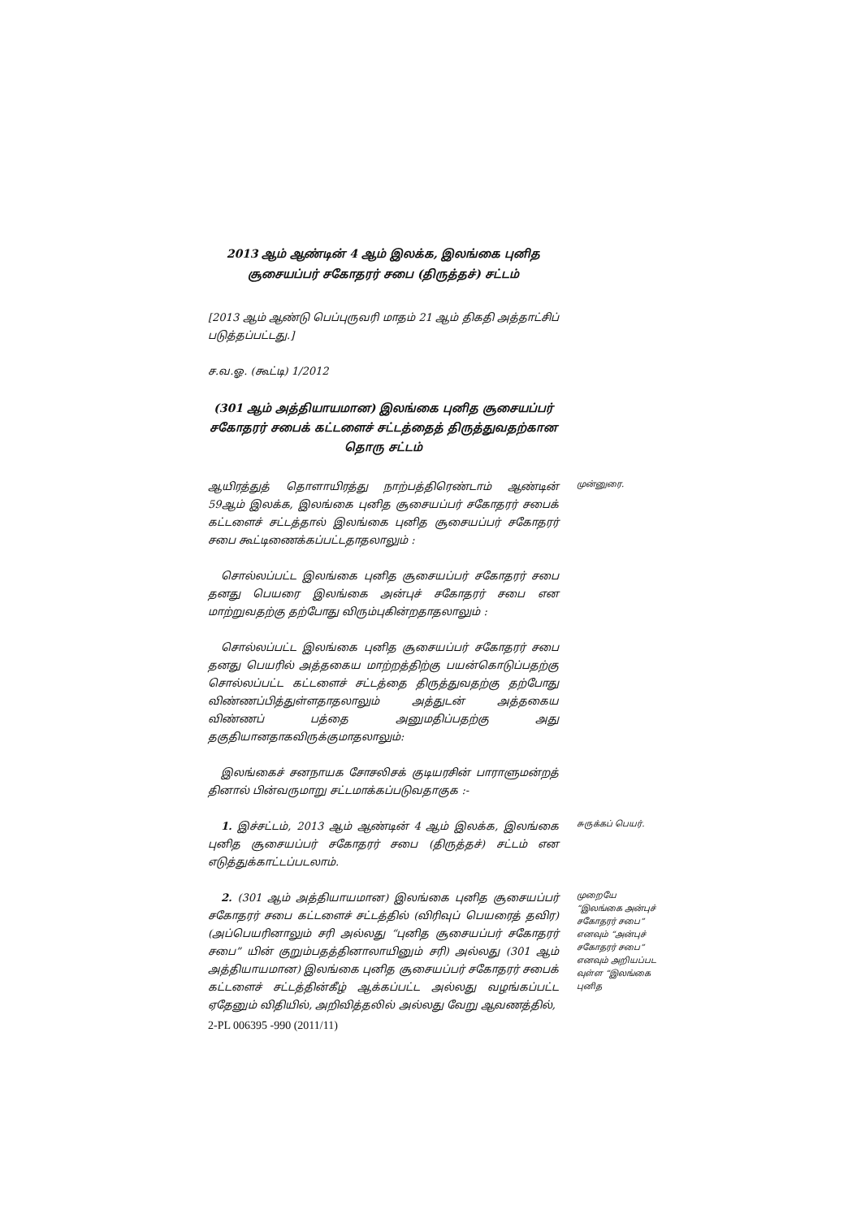2013 ஆம் ஆண்டின் 4 ஆம் இலக்க, இலங்கை புனித
சூசையப்பர் சகோதரர் சபை (திருத்தச்) சட்டம்
[2013 ஆம் ஆண்டு பெப்புருவரி மாதம் 21 ஆம் திகதி அத்தாட்சிப் படுத்தப்பட்டது.]
ச.வ.ஓ. (கூட்டி) 1/2012
(301 ஆம் அத்தியாயமான) இலங்கை புனித சூசையப்பர் சகோதரர் சபைக் கட்டளைச் சட்டத்தைத் திருத்துவதற்கான தொரு சட்டம்
ஆயிரத்துத் தொளாயிரத்து நாற்பத்திரெண்டாம் ஆண்டின் 59ஆம் இலக்க, இலங்கை புனித சூசையப்பர் சகோதரர் சபைக் கட்டளைச் சட்டத்தால் இலங்கை புனித சூசையப்பர் சகோதரர் சபை கூட்டிணைக்கப்பட்டதாதலாலும் :
முன்னுரை.
சொல்லப்பட்ட இலங்கை புனித சூசையப்பர் சகோதரர் சபை தனது பெயரை இலங்கை அன்புச் சகோதரர் சபை என மாற்றுவதற்கு தற்போது விரும்புகின்றதாதலாலும் :
சொல்லப்பட்ட இலங்கை புனித சூசையப்பர் சகோதரர் சபை தனது பெயரில் அத்தகைய மாற்றத்திற்கு பயன்கொடுப்பதற்கு சொல்லப்பட்ட கட்டளைச் சட்டத்தை திருத்துவதற்கு தற்போது விண்ணப்பித்துள்ளதாதலாலும் அத்துடன் அத்தகைய விண்ணப் பத்தை அனுமதிப்பதற்கு அது தகுதியானதாகவிருக்குமாதலாலும்:
இலங்கைச் சனநாயக சோசலிசக் குடியரசின் பாராளுமன்றத் தினால் பின்வருமாறு சட்டமாக்கப்படுவதாகுக :-
1. இச்சட்டம், 2013 ஆம் ஆண்டின் 4 ஆம் இலக்க, இலங்கை புனித சூசையப்பர் சகோதரர் சபை (திருத்தச்) சட்டம் என எடுத்துக்காட்டப்படலாம்.
சுருக்கப் பெயர்.
2. (301 ஆம் அத்தியாயமான) இலங்கை புனித சூசையப்பர் சகோதரர் சபை கட்டளைச் சட்டத்தில் (விரிவுப் பெயரைத் தவிர) (அப்பெயரினாலும் சரி அல்லது “புனித சூசையப்பர் சகோதரர் சபை” யின் குறும்பதத்தினாலாயினும் சரி) அல்லது (301 ஆம் அத்தியாயமான) இலங்கை புனித சூசையப்பர் சகோதரர் சபைக் கட்டளைச் சட்டத்தின்கீழ் ஆக்கப்பட்ட அல்லது வழங்கப்பட்ட ஏதேனும் விதியில், அறிவித்தலில் அல்லது வேறு ஆவணத்தில்,
முறையே “இலங்கை அன்புச் சகோதரர் சபை” எனவும் “அன்புச் சகோதரர் சபை” எனவும் அறியப்பட வுள்ள “இலங்கை புனித
2-PL 006395 -990 (2011/11)